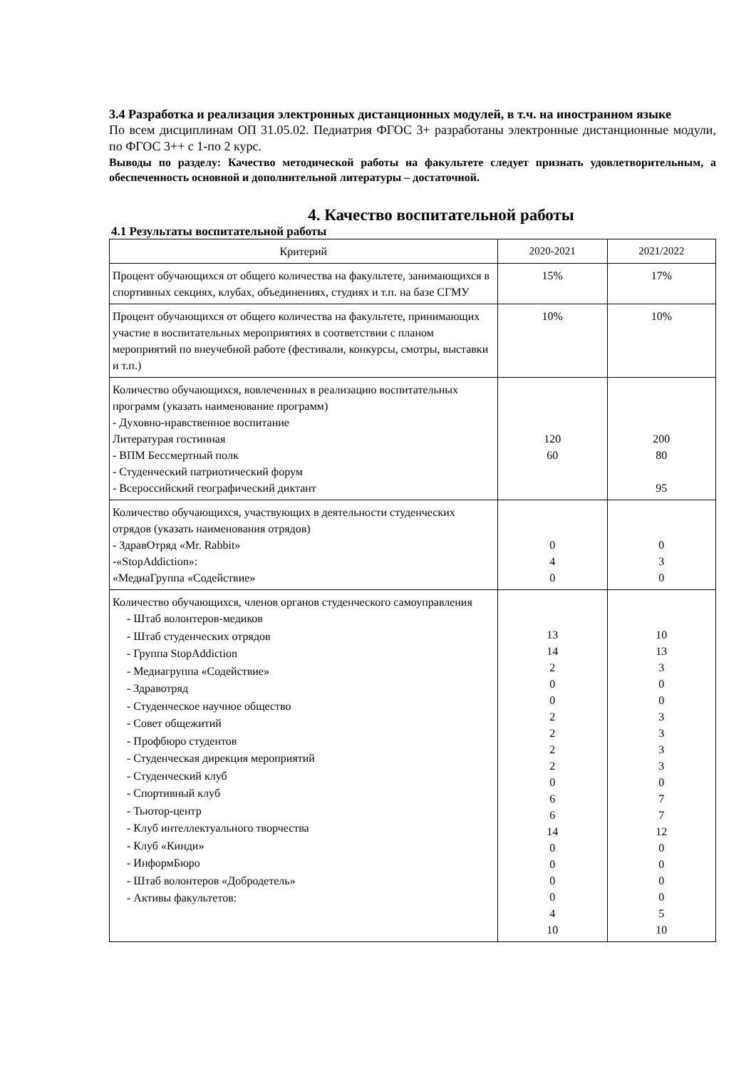3.4 Разработка и реализация электронных дистанционных модулей, в т.ч. на иностранном языке
По всем дисциплинам ОП 31.05.02. Педиатрия ФГОС 3+ разработаны электронные дистанционные модули, по ФГОС 3++ с 1-по 2 курс.
Выводы по разделу: Качество методической работы на факультете следует признать удовлетворительным, а обеспеченность основной и дополнительной литературы – достаточной.
4. Качество воспитательной работы
4.1 Результаты воспитательной работы
| Критерий | 2020-2021 | 2021/2022 |
| --- | --- | --- |
| Процент обучающихся от общего количества на факультете, занимающихся в спортивных секциях, клубах, объединениях, студиях и т.п. на базе СГМУ | 15% | 17% |
| Процент обучающихся от общего количества на факультете, принимающих участие в воспитательных мероприятиях в соответствии с планом мероприятий по внеучебной работе (фестивали, конкурсы, смотры, выставки и т.п.) | 10% | 10% |
| Количество обучающихся, вовлеченных в реализацию воспитательных программ (указать наименование программ) - Духовно-нравственное воспитание Литературая гостинная - ВПМ Бессмертный полк - Студенческий патриотический форум - Всероссийский географический диктант | 120 60 | 200 80 95 |
| Количество обучающихся, участвующих в деятельности студенческих отрядов (указать наименования отрядов) - ЗдравОтряд «Mr. Rabbit» -«StopAddiction»: «МедиаГруппа «Содействие» | 0 4 0 | 0 3 0 |
| Количество обучающихся, членов органов студенческого самоуправления - Штаб волонтеров-медиков - Штаб студенческих отрядов - Группа StopAddiction - Медиагруппа «Содействие» - Здравотряд - Студенческое научное общество - Совет общежитий - Профбюро студентов - Студенческая дирекция мероприятий - Студенческий клуб - Спортивный клуб - Тьютор-центр - Клуб интеллектуального творчества - Клуб «Кинди» - ИнформБюро - Штаб волонтеров «Добродетель» - Активы факультетов: | 13 14 2 0 0 2 2 2 2 0 6 6 14 0 0 0 0 4 10 | 10 13 3 0 0 3 3 3 3 0 7 7 12 0 0 0 0 5 10 |